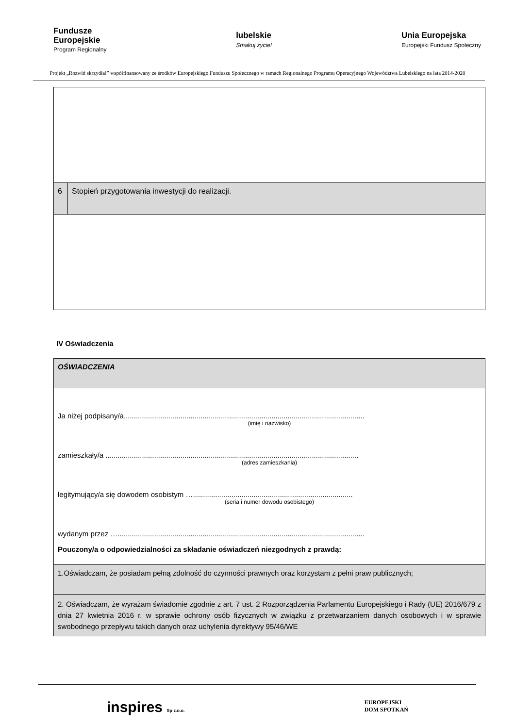Fundusze
Europejskie
Program Regionalny
lubelskie
Smakuj życie!
Unia Europejska
Europejski Fundusz Społeczny
Projekt „Rozwiń skrzydła!” współfinansowany ze środków Europejskiego Funduszu Społecznego w ramach Regionalnego Programu Operacyjnego Województwa Lubelskiego na lata 2014-2020
| 6 | Stopień przygotowania inwestycji do realizacji. |
IV Oświadczenia
| OŚWIADCZENIA |
| Ja niżej podpisany/a....................................................................................................................... (imię i nazwisko) zamieszkały/a ............................................................................................................................. (adres zamieszkania) legitymujący/a się dowodem osobistym …............................................................................... (seria i numer dowodu osobistego) wydanym przez ….......................................................................................................................... Pouczony/a o odpowiedzialności za składanie oświadczeń niezgodnych z prawdą: |
| 1.Oświadczam, że posiadam pełną zdolność do czynności prawnych oraz korzystam z pełni praw publicznych; |
| 2. Oświadczam, że wyrażam świadomie zgodnie z art. 7 ust. 2 Rozporządzenia Parlamentu Europejskiego i Rady (UE) 2016/679 z dnia 27 kwietnia 2016 r. w sprawie ochrony osób fizycznych w związku z przetwarzaniem danych osobowych i w sprawie swobodnego przepływu takich danych oraz uchylenia dyrektywy 95/46/WE |
inspires Sp z.o.o.
EUROPEJSKI
DOM SPOTKAŃ